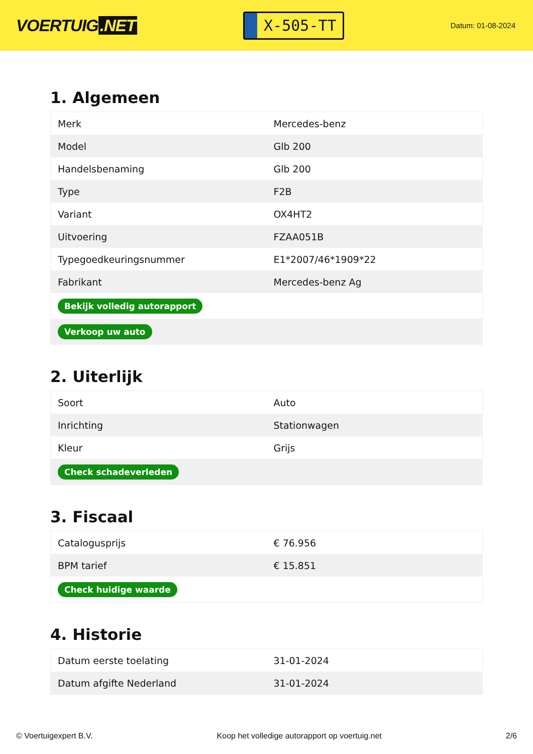VOERTUIG.NET
X-505-TT
Datum: 01-08-2024
1. Algemeen
| Merk | Mercedes-benz |
| Model | Glb 200 |
| Handelsbenaming | Glb 200 |
| Type | F2B |
| Variant | OX4HT2 |
| Uitvoering | FZAA051B |
| Typegoedkeuringsnummer | E1*2007/46*1909*22 |
| Fabrikant | Mercedes-benz Ag |
| Bekijk volledig autorapport | |
| Verkoop uw auto | |
2. Uiterlijk
| Soort | Auto |
| Inrichting | Stationwagen |
| Kleur | Grijs |
| Check schadeverleden | |
3. Fiscaal
| Catalogusprijs | € 76.956 |
| BPM tarief | € 15.851 |
| Check huidige waarde | |
4. Historie
| Datum eerste toelating | 31-01-2024 |
| Datum afgifte Nederland | 31-01-2024 |
© Voertuigexpert B.V. Koop het volledige autorapport op voertuig.net 2/6